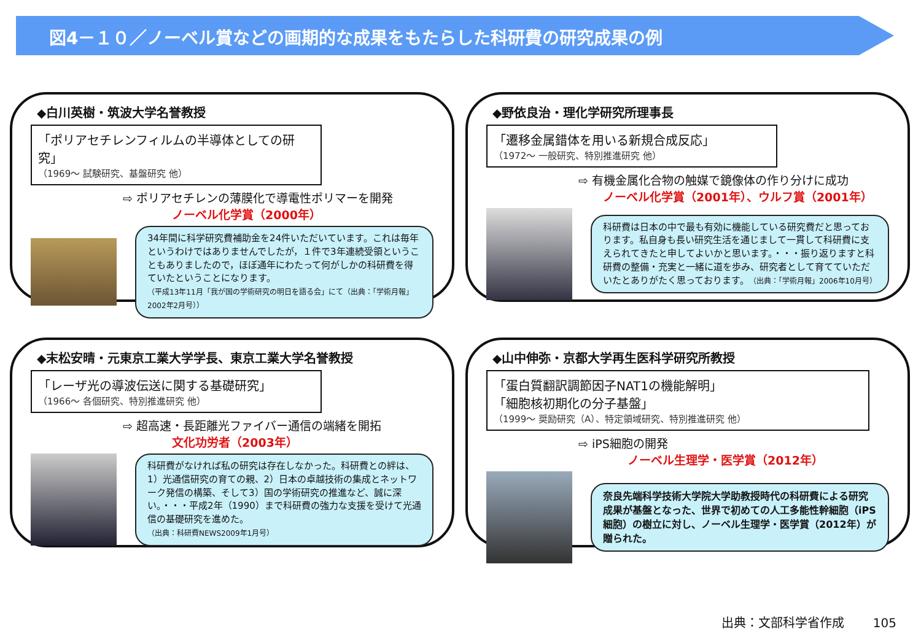図4－１０／ノーベル賞などの画期的な成果をもたらした科研費の研究成果の例
◆白川英樹・筑波大学名誉教授
「ポリアセチレンフィルムの半導体としての研究」
（1969～ 試験研究、基盤研究 他）
⇨ ポリアセチレンの薄膜化で導電性ポリマーを開発
ノーベル化学賞（2000年）
34年間に科学研究費補助金を24件いただいています。これは毎年というわけではありませんでしたが，１件で3年連続受領ということもありましたので，ほぼ通年にわたって何がしかの科研費を得ていたということになります。
（平成13年11月「我が国の学術研究の明日を語る会」にて（出典：「学術月報」2002年2月号））
◆野依良治・理化学研究所理事長
「遷移金属錯体を用いる新規合成反応」
（1972～ 一般研究、特別推進研究 他）
⇨ 有機金属化合物の触媒で鏡像体の作り分けに成功
ノーベル化学賞（2001年）、ウルフ賞（2001年）
科研費は日本の中で最も有効に機能している研究費だと思っております。私自身も長い研究生活を通じまして一貫して科研費に支えられてきたと申してよいかと思います。・・・振り返りますと科研費の整備・充実と一緒に道を歩み、研究者として育てていただいたとありがたく思っております。（出典：「学術月報」2006年10月号）
◆末松安晴・元東京工業大学学長、東京工業大学名誉教授
「レーザ光の導波伝送に関する基礎研究」
（1966～ 各個研究、特別推進研究 他）
⇨ 超高速・長距離光ファイバー通信の端緒を開拓
文化功労者（2003年）
科研費がなければ私の研究は存在しなかった。科研費との絆は、1）光通信研究の育ての親、2）日本の卓越技術の集成とネットワーク発信の構築、そして3）国の学術研究の推進など、誠に深い。・・・平成2年（1990）まで科研費の強力な支援を受けて光通信の基礎研究を進めた。
（出典：科研費NEWS2009年1月号）
◆山中伸弥・京都大学再生医科学研究所教授
「蛋白質翻訳調節因子NAT1の機能解明」
「細胞核初期化の分子基盤」
（1999～ 奨励研究（A）、特定領域研究、特別推進研究 他）
⇨ iPS細胞の開発
ノーベル生理学・医学賞（2012年）
奈良先端科学技術大学院大学助教授時代の科研費による研究成果が基盤となった、世界で初めての人工多能性幹細胞（iPS細胞）の樹立に対し、ノーベル生理学・医学賞（2012年）が贈られた。
出典：文部科学省作成　　 105